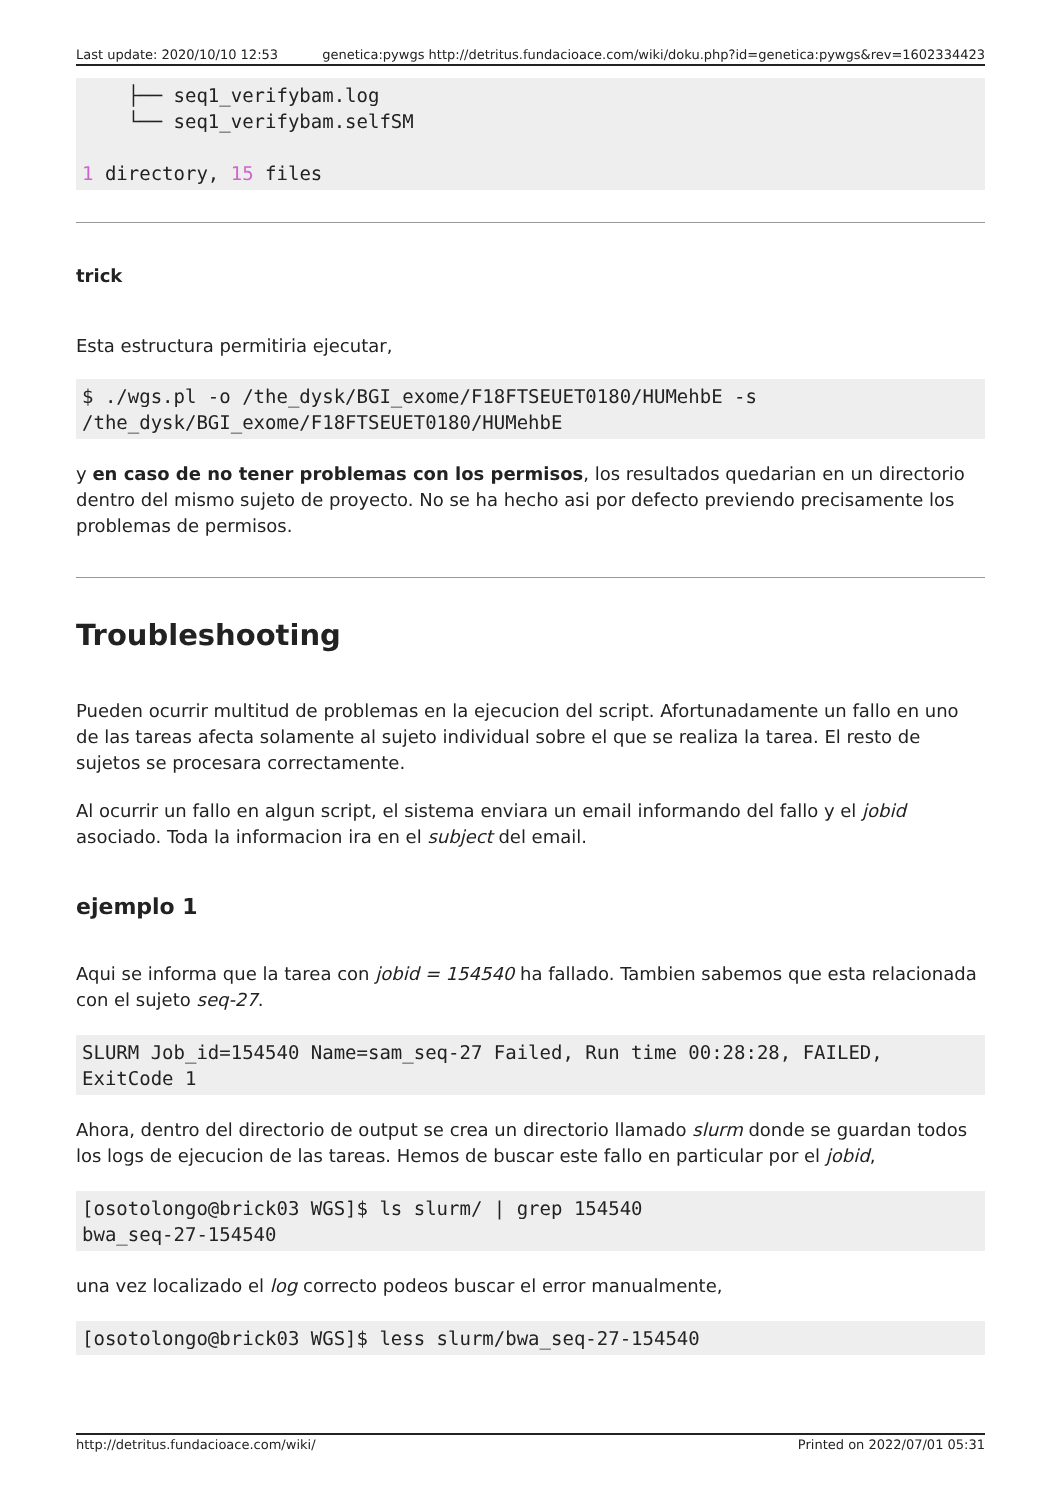Last update: 2020/10/10 12:53 genetica:pywgs http://detritus.fundacioace.com/wiki/doku.php?id=genetica:pywgs&rev=1602334423
    ├── seq1_verifybam.log
    └── seq1_verifybam.selfSM

1 directory, 15 files
trick
Esta estructura permitiria ejecutar,
$ ./wgs.pl -o /the_dysk/BGI_exome/F18FTSEUET0180/HUMehbE -s
/the_dysk/BGI_exome/F18FTSEUET0180/HUMehbE
y en caso de no tener problemas con los permisos, los resultados quedarian en un directorio dentro del mismo sujeto de proyecto. No se ha hecho asi por defecto previendo precisamente los problemas de permisos.
Troubleshooting
Pueden ocurrir multitud de problemas en la ejecucion del script. Afortunadamente un fallo en uno de las tareas afecta solamente al sujeto individual sobre el que se realiza la tarea. El resto de sujetos se procesara correctamente.
Al ocurrir un fallo en algun script, el sistema enviara un email informando del fallo y el jobid asociado. Toda la informacion ira en el subject del email.
ejemplo 1
Aqui se informa que la tarea con jobid = 154540 ha fallado. Tambien sabemos que esta relacionada con el sujeto seq-27.
SLURM Job_id=154540 Name=sam_seq-27 Failed, Run time 00:28:28, FAILED,
ExitCode 1
Ahora, dentro del directorio de output se crea un directorio llamado slurm donde se guardan todos los logs de ejecucion de las tareas. Hemos de buscar este fallo en particular por el jobid,
[osotolongo@brick03 WGS]$ ls slurm/ | grep 154540
bwa_seq-27-154540
una vez localizado el log correcto podeos buscar el error manualmente,
[osotolongo@brick03 WGS]$ less slurm/bwa_seq-27-154540
http://detritus.fundacioace.com/wiki/ Printed on 2022/07/01 05:31